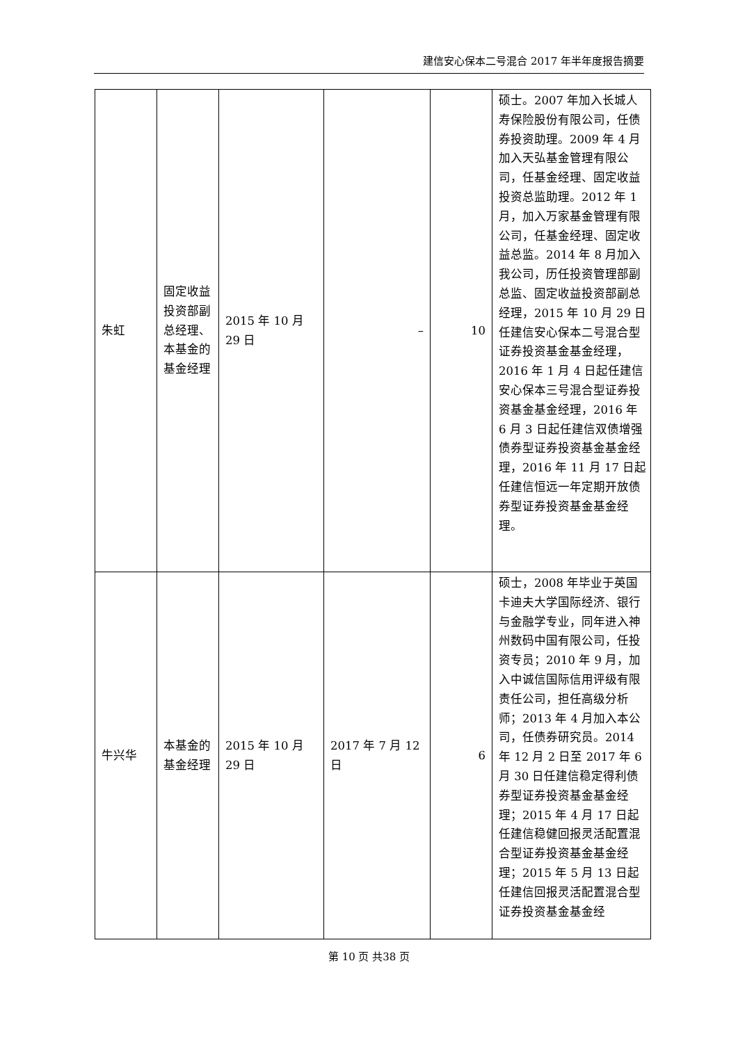建信安心保本二号混合 2017 年半年度报告摘要
| 朱虹 | 固定收益投资部副总经理、本基金的基金经理 | 2015 年 10 月 29 日 | – | 10 | 硕士。2007 年加入长城人寿保险股份有限公司，任债券投资助理。2009 年 4 月加入天弘基金管理有限公司，任基金经理、固定收益投资总监助理。2012 年 1 月，加入万家基金管理有限公司，任基金经理、固定收益总监。2014 年 8 月加入我公司，历任投资管理部副总监、固定收益投资部副总经理，2015 年 10 月 29 日任建信安心保本二号混合型证券投资基金基金经理，2016 年 1 月 4 日起任建信安心保本三号混合型证券投资基金基金经理，2016 年 6 月 3 日起任建信双债增强债券型证券投资基金基金经理，2016 年 11 月 17 日起任建信恒远一年定期开放债券型证券投资基金基金经理。 |
| 牛兴华 | 本基金的基金经理 | 2015 年 10 月 29 日 | 2017 年 7 月 12 日 | 6 | 硕士，2008 年毕业于英国卡迪夫大学国际经济、银行与金融学专业，同年进入神州数码中国有限公司，任投资专员；2010 年 9 月，加入中诚信国际信用评级有限责任公司，担任高级分析师；2013 年 4 月加入本公司，任债券研究员。2014 年 12 月 2 日至 2017 年 6 月 30 日任建信稳定得利债券型证券投资基金基金经理；2015 年 4 月 17 日起任建信稳健回报灵活配置混合型证券投资基金基金经理；2015 年 5 月 13 日起任建信回报灵活配置混合型证券投资基金基金经 |
第 10 页 共38 页